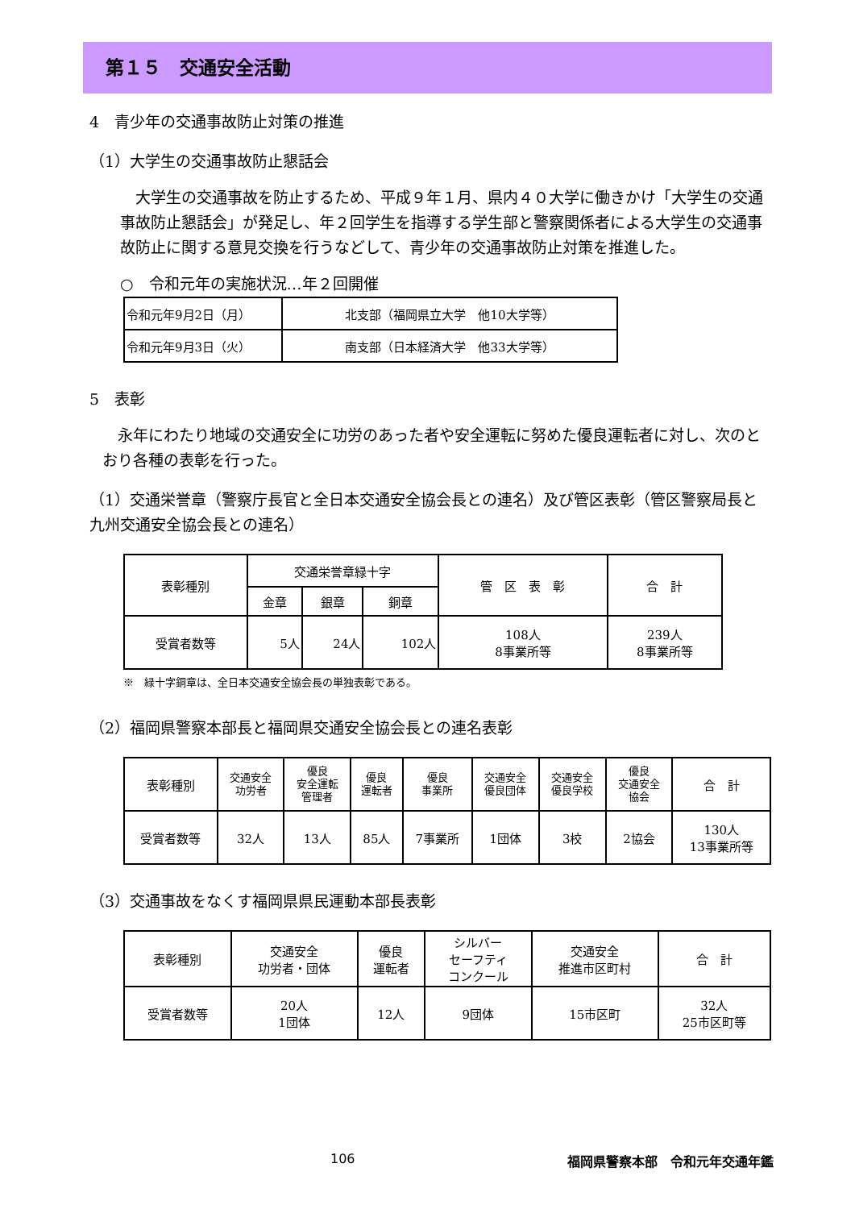第１５　交通安全活動
4　青少年の交通事故防止対策の推進
（1）大学生の交通事故防止懇話会
　大学生の交通事故を防止するため、平成９年１月、県内４０大学に働きかけ「大学生の交通事故防止懇話会」が発足し、年２回学生を指導する学生部と警察関係者による大学生の交通事故防止に関する意見交換を行うなどして、青少年の交通事故防止対策を推進した。
○　令和元年の実施状況…年２回開催
| 令和元年9月2日（月） | 北支部（福岡県立大学 他10大学等） |
| 令和元年9月3日（火） | 南支部（日本経済大学 他33大学等） |
5　表彰
　永年にわたり地域の交通安全に功労のあった者や安全運転に努めた優良運転者に対し、次のとおり各種の表彰を行った。
（1）交通栄誉章（警察庁長官と全日本交通安全協会長との連名）及び管区表彰（管区警察局長と九州交通安全協会長との連名）
| 表彰種別 | 交通栄誉章緑十字 | | | 管 区 表 彰 | 合 計 |
| | 金章 | 銀章 | 銅章 | | |
| 受賞者数等 | 5人 | 24人 | 102人 | 108人 8事業所等 | 239人 8事業所等 |
※　緑十字銅章は、全日本交通安全協会長の単独表彰である。
（2）福岡県警察本部長と福岡県交通安全協会長との連名表彰
| 表彰種別 | 交通安全 功労者 | 優良 安全運転 管理者 | 優良 運転者 | 優良 事業所 | 交通安全 優良団体 | 交通安全 優良学校 | 優良 交通安全 協会 | 合 計 |
| 受賞者数等 | 32人 | 13人 | 85人 | 7事業所 | 1団体 | 3校 | 2協会 | 130人 13事業所等 |
（3）交通事故をなくす福岡県県民運動本部長表彰
| 表彰種別 | 交通安全 功労者・団体 | 優良 運転者 | シルバー セーフティ コンクール | 交通安全 推進市区町村 | 合 計 |
| 受賞者数等 | 20人 1団体 | 12人 | 9団体 | 15市区町 | 32人 25市区町等 |
106 福岡県警察本部　令和元年交通年鑑